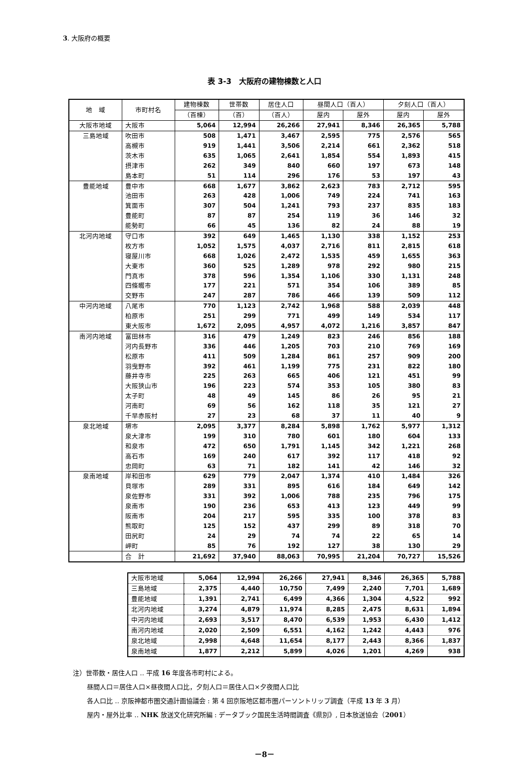3. 大阪府の概要
表 3-3　大阪府の建物棟数と人口
| 地 域 | 市町村名 | 建物棟数 | 世帯数 | 居住人口 | 昼間人口（百人） | | 夕刻人口（百人） | |
| --- | --- | --- | --- | --- | --- | --- | --- | --- |
| | | （百棟） | （百） | （百人） | 屋内 | 屋外 | 屋内 | 屋外 |
| 大阪市地域 | 大阪市 | 5,064 | 12,994 | 26,266 | 27,941 | 8,346 | 26,365 | 5,788 |
| 三島地域 | 吹田市 | 508 | 1,471 | 3,467 | 2,595 | 775 | 2,576 | 565 |
| | 高槻市 | 919 | 1,441 | 3,506 | 2,214 | 661 | 2,362 | 518 |
| | 茨木市 | 635 | 1,065 | 2,641 | 1,854 | 554 | 1,893 | 415 |
| | 摂津市 | 262 | 349 | 840 | 660 | 197 | 673 | 148 |
| | 島本町 | 51 | 114 | 296 | 176 | 53 | 197 | 43 |
| 豊能地域 | 豊中市 | 668 | 1,677 | 3,862 | 2,623 | 783 | 2,712 | 595 |
| | 池田市 | 263 | 428 | 1,006 | 749 | 224 | 741 | 163 |
| | 箕面市 | 307 | 504 | 1,241 | 793 | 237 | 835 | 183 |
| | 豊能町 | 87 | 87 | 254 | 119 | 36 | 146 | 32 |
| | 能勢町 | 66 | 45 | 136 | 82 | 24 | 88 | 19 |
| 北河内地域 | 守口市 | 392 | 649 | 1,465 | 1,130 | 338 | 1,152 | 253 |
| | 枚方市 | 1,052 | 1,575 | 4,037 | 2,716 | 811 | 2,815 | 618 |
| | 寝屋川市 | 668 | 1,026 | 2,472 | 1,535 | 459 | 1,655 | 363 |
| | 大東市 | 360 | 525 | 1,289 | 978 | 292 | 980 | 215 |
| | 門真市 | 378 | 596 | 1,354 | 1,106 | 330 | 1,131 | 248 |
| | 四條畷市 | 177 | 221 | 571 | 354 | 106 | 389 | 85 |
| | 交野市 | 247 | 287 | 786 | 466 | 139 | 509 | 112 |
| 中河内地域 | 八尾市 | 770 | 1,123 | 2,742 | 1,968 | 588 | 2,039 | 448 |
| | 柏原市 | 251 | 299 | 771 | 499 | 149 | 534 | 117 |
| | 東大阪市 | 1,672 | 2,095 | 4,957 | 4,072 | 1,216 | 3,857 | 847 |
| 南河内地域 | 富田林市 | 316 | 479 | 1,249 | 823 | 246 | 856 | 188 |
| | 河内長野市 | 336 | 446 | 1,205 | 703 | 210 | 769 | 169 |
| | 松原市 | 411 | 509 | 1,284 | 861 | 257 | 909 | 200 |
| | 羽曳野市 | 392 | 461 | 1,199 | 775 | 231 | 822 | 180 |
| | 藤井寺市 | 225 | 263 | 665 | 406 | 121 | 451 | 99 |
| | 大阪狭山市 | 196 | 223 | 574 | 353 | 105 | 380 | 83 |
| | 太子町 | 48 | 49 | 145 | 86 | 26 | 95 | 21 |
| | 河南町 | 69 | 56 | 162 | 118 | 35 | 121 | 27 |
| | 千早赤阪村 | 27 | 23 | 68 | 37 | 11 | 40 | 9 |
| 泉北地域 | 堺市 | 2,095 | 3,377 | 8,284 | 5,898 | 1,762 | 5,977 | 1,312 |
| | 泉大津市 | 199 | 310 | 780 | 601 | 180 | 604 | 133 |
| | 和泉市 | 472 | 650 | 1,791 | 1,145 | 342 | 1,221 | 268 |
| | 高石市 | 169 | 240 | 617 | 392 | 117 | 418 | 92 |
| | 忠岡町 | 63 | 71 | 182 | 141 | 42 | 146 | 32 |
| 泉南地域 | 岸和田市 | 629 | 779 | 2,047 | 1,374 | 410 | 1,484 | 326 |
| | 貝塚市 | 289 | 331 | 895 | 616 | 184 | 649 | 142 |
| | 泉佐野市 | 331 | 392 | 1,006 | 788 | 235 | 796 | 175 |
| | 泉南市 | 190 | 236 | 653 | 413 | 123 | 449 | 99 |
| | 阪南市 | 204 | 217 | 595 | 335 | 100 | 378 | 83 |
| | 熊取町 | 125 | 152 | 437 | 299 | 89 | 318 | 70 |
| | 田尻町 | 24 | 29 | 74 | 74 | 22 | 65 | 14 |
| | 岬町 | 85 | 76 | 192 | 127 | 38 | 130 | 29 |
| | 合 計 | 21,692 | 37,940 | 88,063 | 70,995 | 21,204 | 70,727 | 15,526 |
| 大阪市地域 | 5,064 | 12,994 | 26,266 | 27,941 | 8,346 | 26,365 | 5,788 |
| 三島地域 | 2,375 | 4,440 | 10,750 | 7,499 | 2,240 | 7,701 | 1,689 |
| 豊能地域 | 1,391 | 2,741 | 6,499 | 4,366 | 1,304 | 4,522 | 992 |
| 北河内地域 | 3,274 | 4,879 | 11,974 | 8,285 | 2,475 | 8,631 | 1,894 |
| 中河内地域 | 2,693 | 3,517 | 8,470 | 6,539 | 1,953 | 6,430 | 1,412 |
| 南河内地域 | 2,020 | 2,509 | 6,551 | 4,162 | 1,242 | 4,443 | 976 |
| 泉北地域 | 2,998 | 4,648 | 11,654 | 8,177 | 2,443 | 8,366 | 1,837 |
| 泉南地域 | 1,877 | 2,212 | 5,899 | 4,026 | 1,201 | 4,269 | 938 |
注）世帯数・居住人口 ‥ 平成 16 年度各市町村による。
昼間人口＝居住人口×昼夜間人口比，夕刻人口＝居住人口×夕夜間人口比
各人口比 ‥ 京阪神都市圏交通計画協議会 : 第 4 回京阪地区都市圏パーソントリップ調査（平成 13 年 3 月）
屋内・屋外比率 ‥ NHK 放送文化研究所編 : データブック国民生活時間調査《県別》, 日本放送協会（2001）
－8－